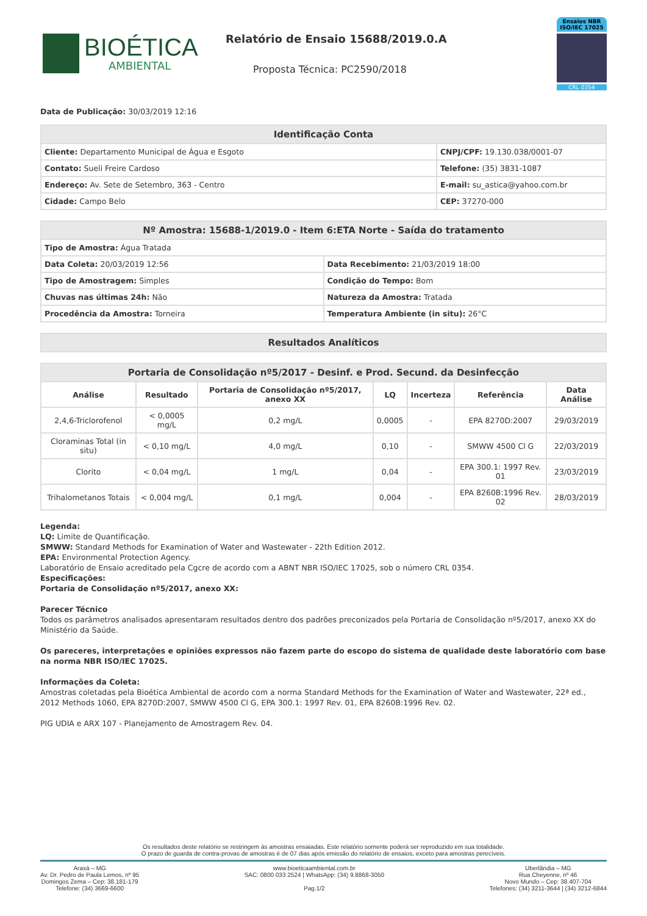BIOÉTICA
AMBIENTAL
Relatório de Ensaio 15688/2019.0.A
Proposta Técnica: PC2590/2018
Ensaios NBR ISO/IEC 17025
CRL 0354
Data de Publicação: 30/03/2019 12:16
| Identificação Conta | |
| --- | --- |
| Cliente: Departamento Municipal de Água e Esgoto | CNPJ/CPF: 19.130.038/0001-07 |
| Contato: Sueli Freire Cardoso | Telefone: (35) 3831-1087 |
| Endereço: Av. Sete de Setembro, 363 - Centro | E-mail: su_astica@yahoo.com.br |
| Cidade: Campo Belo | CEP: 37270-000 |
| Nº Amostra: 15688-1/2019.0 - Item 6:ETA Norte - Saída do tratamento | |
| --- | --- |
| Tipo de Amostra: Água Tratada | |
| Data Coleta: 20/03/2019 12:56 | Data Recebimento: 21/03/2019 18:00 |
| Tipo de Amostragem: Simples | Condição do Tempo: Bom |
| Chuvas nas últimas 24h: Não | Natureza da Amostra: Tratada |
| Procedência da Amostra: Torneira | Temperatura Ambiente (in situ): 26°C |
| Resultados Analíticos |
| --- |
| Portaria de Consolidação nº5/2017 - Desinf. e Prod. Secund. da Desinfecção | | | | | | |
| --- | --- | --- | --- | --- | --- | --- |
| Análise | Resultado | Portaria de Consolidação nº5/2017, anexo XX | LQ | Incerteza | Referência | Data Análise |
| 2,4,6-Triclorofenol | < 0,0005 mg/L | 0,2 mg/L | 0,0005 | - | EPA 8270D:2007 | 29/03/2019 |
| Cloraminas Total (in situ) | < 0,10 mg/L | 4,0 mg/L | 0,10 | - | SMWW 4500 Cl G | 22/03/2019 |
| Clorito | < 0,04 mg/L | 1 mg/L | 0,04 | - | EPA 300.1: 1997 Rev. 01 | 23/03/2019 |
| Trihalometanos Totais | < 0,004 mg/L | 0,1 mg/L | 0,004 | - | EPA 8260B:1996 Rev. 02 | 28/03/2019 |
Legenda:
LQ: Limite de Quantificação.
SMWW: Standard Methods for Examination of Water and Wastewater - 22th Edition 2012.
EPA: Environmental Protection Agency.
Laboratório de Ensaio acreditado pela Cgcre de acordo com a ABNT NBR ISO/IEC 17025, sob o número CRL 0354.
Especificações:
Portaria de Consolidação nº5/2017, anexo XX:
Parecer Técnico
Todos os parâmetros analisados apresentaram resultados dentro dos padrões preconizados pela Portaria de Consolidação nº5/2017, anexo XX do Ministério da Saúde.
Os pareceres, interpretações e opiniões expressos não fazem parte do escopo do sistema de qualidade deste laboratório com base na norma NBR ISO/IEC 17025.
Informações da Coleta:
Amostras coletadas pela Bioética Ambiental de acordo com a norma Standard Methods for the Examination of Water and Wastewater, 22ª ed., 2012 Methods 1060, EPA 8270D:2007, SMWW 4500 Cl G, EPA 300.1: 1997 Rev. 01, EPA 8260B:1996 Rev. 02.
PIG UDIA e ARX 107 - Planejamento de Amostragem Rev. 04.
Os resultados deste relatório se restringem às amostras ensaiadas. Este relatório somente poderá ser reproduzido em sua totalidade.
O prazo de guarda de contra-provas de amostras é de 07 dias após emissão do relatório de ensaios, exceto para amostras perecíveis.
Araxá – MG
Av. Dr. Pedro de Paula Lemos, nº 95
Domingos Zema – Cep: 38.181-179
Telefone: (34) 3669-6600
www.bioeticaambiental.com.br
SAC: 0800 033 2524 | WhatsApp: (34) 9.8868-3050
Pag.1/2
Uberlândia – MG
Rua Cheyenne, nº 46
Novo Mundo – Cep: 38.407-704
Telefones: (34) 3211-3644 | (34) 3212-6844